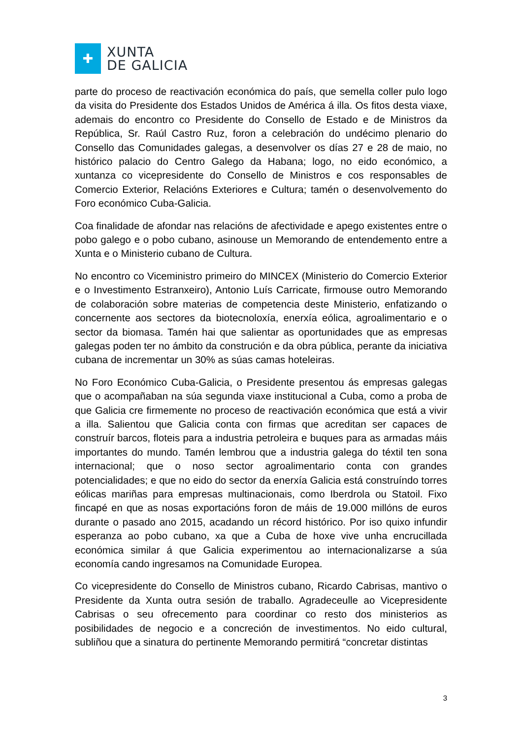✚
XUNTA
DE GALICIA
parte do proceso de reactivación económica do país, que semella coller pulo logo da visita do Presidente dos Estados Unidos de América á illa. Os fitos desta viaxe, ademais do encontro co Presidente do Consello de Estado e de Ministros da República, Sr. Raúl Castro Ruz, foron a celebración do undécimo plenario do Consello das Comunidades galegas, a desenvolver os días 27 e 28 de maio, no histórico palacio do Centro Galego da Habana; logo, no eido económico, a xuntanza co vicepresidente do Consello de Ministros e cos responsables de Comercio Exterior, Relacións Exteriores e Cultura; tamén o desenvolvemento do Foro económico Cuba-Galicia.
Coa finalidade de afondar nas relacións de afectividade e apego existentes entre o pobo galego e o pobo cubano, asinouse un Memorando de entendemento entre a Xunta e o Ministerio cubano de Cultura.
No encontro co Viceministro primeiro do MINCEX (Ministerio do Comercio Exterior e o Investimento Estranxeiro), Antonio Luís Carricate, firmouse outro Memorando de colaboración sobre materias de competencia deste Ministerio, enfatizando o concernente aos sectores da biotecnoloxía, enerxía eólica, agroalimentario e o sector da biomasa. Tamén hai que salientar as oportunidades que as empresas galegas poden ter no ámbito da construción e da obra pública, perante da iniciativa cubana de incrementar un 30% as súas camas hoteleiras.
No Foro Económico Cuba-Galicia, o Presidente presentou ás empresas galegas que o acompañaban na súa segunda viaxe institucional a Cuba, como a proba de que Galicia cre firmemente no proceso de reactivación económica que está a vivir a illa. Salientou que Galicia conta con firmas que acreditan ser capaces de construír barcos, floteis para a industria petroleira e buques para as armadas máis importantes do mundo. Tamén lembrou que a industria galega do téxtil ten sona internacional; que o noso sector agroalimentario conta con grandes potencialidades; e que no eido do sector da enerxía Galicia está construíndo torres eólicas mariñas para empresas multinacionais, como Iberdrola ou Statoil. Fixo fincapé en que as nosas exportacións foron de máis de 19.000 millóns de euros durante o pasado ano 2015, acadando un récord histórico. Por iso quixo infundir esperanza ao pobo cubano, xa que a Cuba de hoxe vive unha encrucillada económica similar á que Galicia experimentou ao internacionalizarse a súa economía cando ingresamos na Comunidade Europea.
Co vicepresidente do Consello de Ministros cubano, Ricardo Cabrisas, mantivo o Presidente da Xunta outra sesión de traballo. Agradeceulle ao Vicepresidente Cabrisas o seu ofrecemento para coordinar co resto dos ministerios as posibilidades de negocio e a concreción de investimentos. No eido cultural, subliñou que a sinatura do pertinente Memorando permitirá “concretar distintas
3